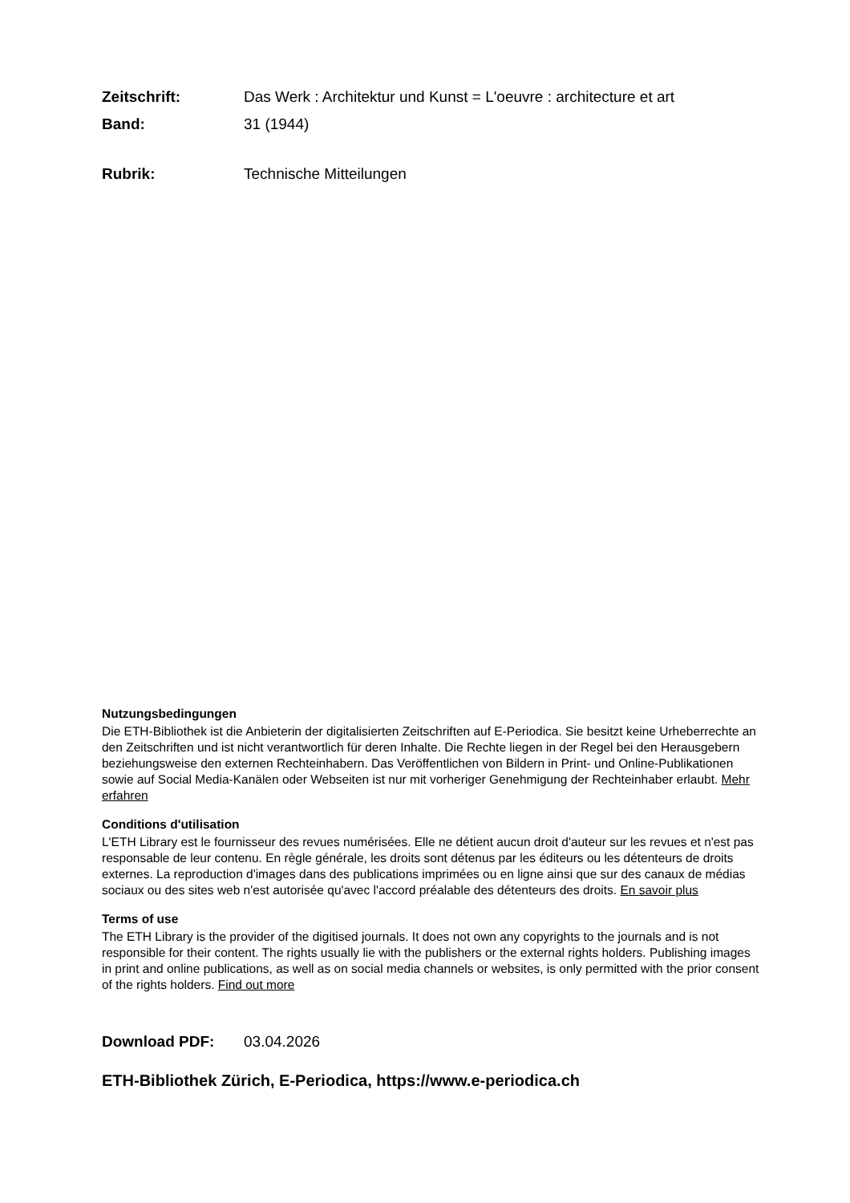Zeitschrift: Das Werk : Architektur und Kunst = L'oeuvre : architecture et art
Band: 31 (1944)
Rubrik: Technische Mitteilungen
Nutzungsbedingungen
Die ETH-Bibliothek ist die Anbieterin der digitalisierten Zeitschriften auf E-Periodica. Sie besitzt keine Urheberrechte an den Zeitschriften und ist nicht verantwortlich für deren Inhalte. Die Rechte liegen in der Regel bei den Herausgebern beziehungsweise den externen Rechteinhabern. Das Veröffentlichen von Bildern in Print- und Online-Publikationen sowie auf Social Media-Kanälen oder Webseiten ist nur mit vorheriger Genehmigung der Rechteinhaber erlaubt. Mehr erfahren
Conditions d'utilisation
L'ETH Library est le fournisseur des revues numérisées. Elle ne détient aucun droit d'auteur sur les revues et n'est pas responsable de leur contenu. En règle générale, les droits sont détenus par les éditeurs ou les détenteurs de droits externes. La reproduction d'images dans des publications imprimées ou en ligne ainsi que sur des canaux de médias sociaux ou des sites web n'est autorisée qu'avec l'accord préalable des détenteurs des droits. En savoir plus
Terms of use
The ETH Library is the provider of the digitised journals. It does not own any copyrights to the journals and is not responsible for their content. The rights usually lie with the publishers or the external rights holders. Publishing images in print and online publications, as well as on social media channels or websites, is only permitted with the prior consent of the rights holders. Find out more
Download PDF: 03.04.2026
ETH-Bibliothek Zürich, E-Periodica, https://www.e-periodica.ch